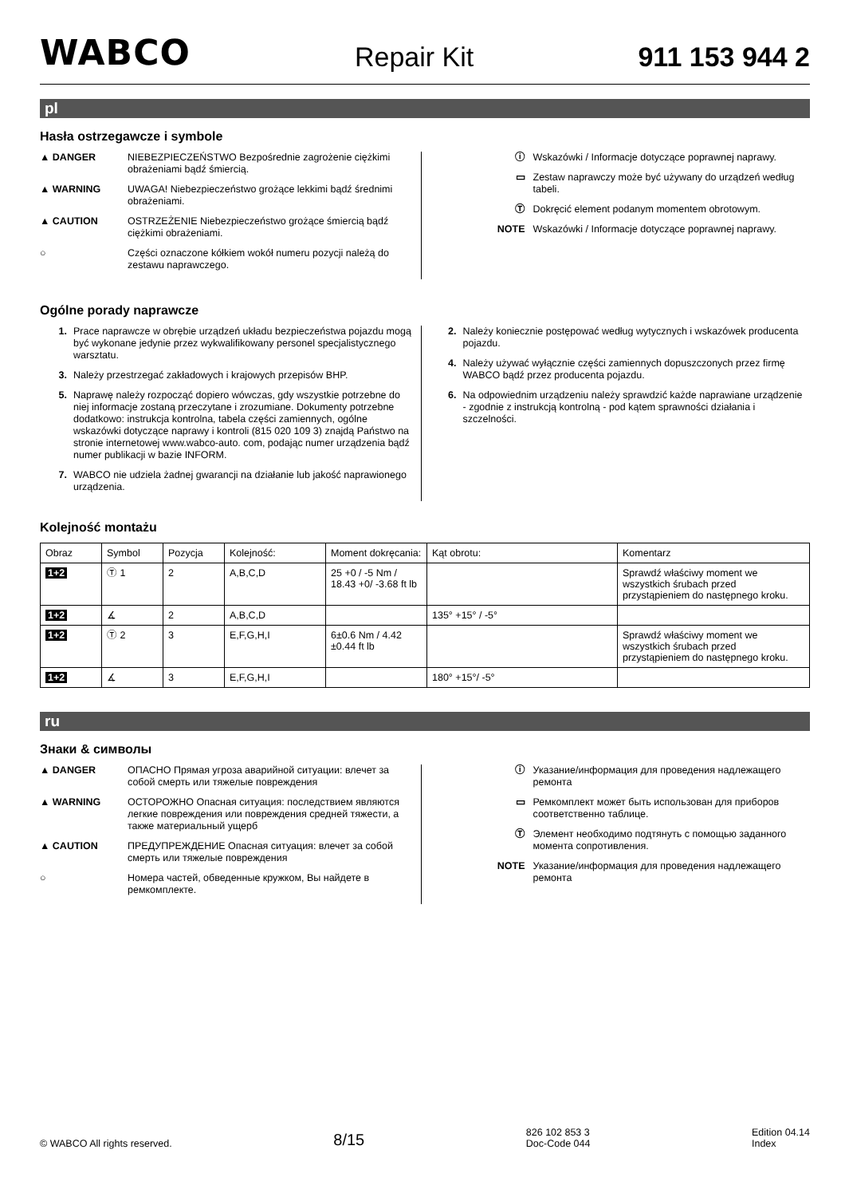WABCO Repair Kit 911 153 944 2
pl
Hasła ostrzegawcze i symbole
▲ DANGER NIEBEZPIECZEŃSTWO Bezpośrednie zagrożenie ciężkimi obrażeniami bądź śmiercią.
▲ WARNING UWAGA! Niebezpieczeństwo grożące lekkimi bądź średnimi obrażeniami.
▲ CAUTION OSTRZEŻENIE Niebezpieczeństwo grożące śmiercią bądź ciężkimi obrażeniami.
○ Części oznaczone kółkiem wokół numeru pozycji należą do zestawu naprawczego.
ⓘ Wskazówki / Informacje dotyczące poprawnej naprawy.
▭ Zestaw naprawczy może być używany do urządzeń według tabeli.
Ⓣ Dokręcić element podanym momentem obrotowym.
NOTE Wskazówki / Informacje dotyczące poprawnej naprawy.
Ogólne porady naprawcze
1. Prace naprawcze w obrębie urządzeń układu bezpieczeństwa pojazdu mogą być wykonane jedynie przez wykwalifikowany personel specjalistycznego warsztatu.
3. Należy przestrzegać zakładowych i krajowych przepisów BHP.
5. Naprawę należy rozpocząć dopiero wówczas, gdy wszystkie potrzebne do niej informacje zostaną przeczytane i zrozumiane. Dokumenty potrzebne dodatkowo: instrukcja kontrolna, tabela części zamiennych, ogólne wskazówki dotyczące naprawy i kontroli (815 020 109 3) znajdą Państwo na stronie internetowej www.wabco-auto. com, podając numer urządzenia bądź numer publikacji w bazie INFORM.
7. WABCO nie udziela żadnej gwarancji na działanie lub jakość naprawionego urządzenia.
2. Należy koniecznie postępować według wytycznych i wskazówek producenta pojazdu.
4. Należy używać wyłącznie części zamiennych dopuszczonych przez firmę WABCO bądź przez producenta pojazdu.
6. Na odpowiednim urządzeniu należy sprawdzić każde naprawiane urządzenie - zgodnie z instrukcją kontrolną - pod kątem sprawności działania i szczelności.
Kolejność montażu
| Obraz | Symbol | Pozycja | Kolejność: | Moment dokręcania: | Kąt obrotu: | Komentarz |
| --- | --- | --- | --- | --- | --- | --- |
| 1+2 | Ⓣ 1 | 2 | A,B,C,D | 25 +0 / -5 Nm / 18.43 +0/ -3.68 ft lb | | Sprawdź właściwy moment we wszystkich śrubach przed przystąpieniem do następnego kroku. |
| 1+2 | ∡ | 2 | A,B,C,D | | 135° +15° / -5° | |
| 1+2 | Ⓣ 2 | 3 | E,F,G,H,I | 6±0.6 Nm / 4.42 ±0.44 ft lb | | Sprawdź właściwy moment we wszystkich śrubach przed przystąpieniem do następnego kroku. |
| 1+2 | ∡ | 3 | E,F,G,H,I | | 180° +15°/ -5° | |
ru
Знаки & символы
▲ DANGER ОПАСНО Прямая угроза аварийной ситуации: влечет за собой смерть или тяжелые повреждения
▲ WARNING ОСТОРОЖНО Опасная ситуация: последствием являются легкие повреждения или повреждения средней тяжести, а также материальный ущерб
▲ CAUTION ПРЕДУПРЕЖДЕНИЕ Опасная ситуация: влечет за собой смерть или тяжелые повреждения
○ Номера частей, обведенные кружком, Вы найдете в ремкомплекте.
ⓘ Указание/информация для проведения надлежащего ремонта
▭ Ремкомплект может быть использован для приборов соответственно таблице.
Ⓣ Элемент необходимо подтянуть с помощью заданного момента сопротивления.
NOTE Указание/информация для проведения надлежащего ремонта
© WABCO All rights reserved. 8/15 826 102 853 3
Doc-Code 044 Edition 04.14
Index